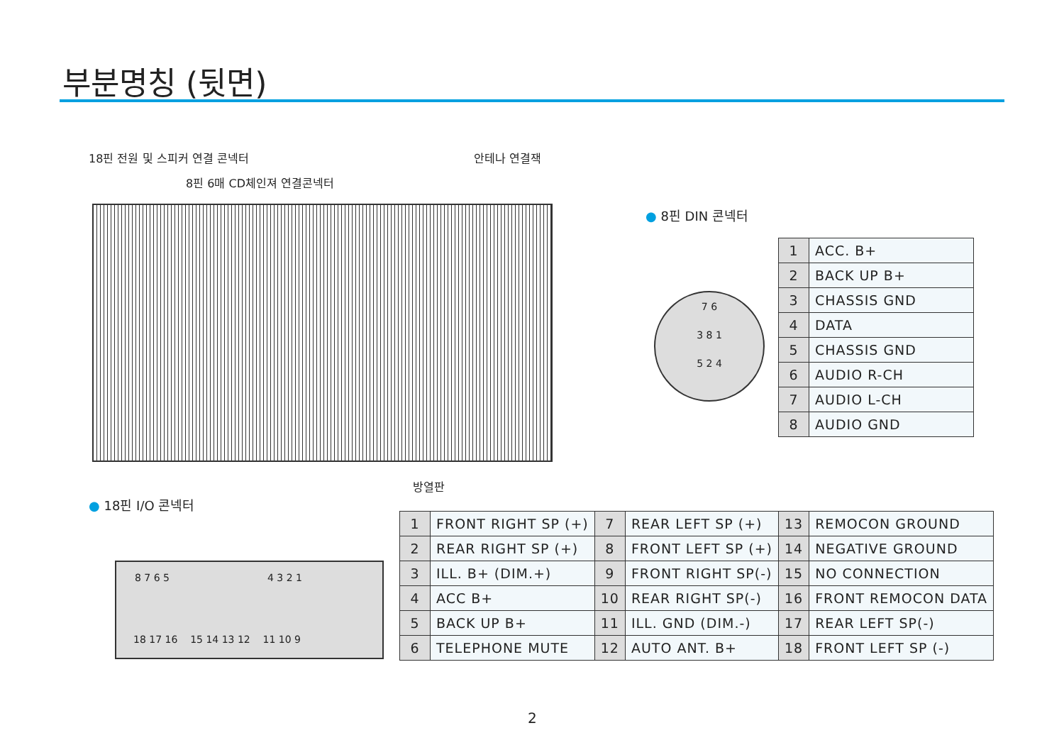부분명칭 (뒷면)
18핀 전원 및 스피커 연결 콘넥터
8핀 6매 CD체인져 연결콘넥터
안테나 연결잭
방열판
● 18핀 I/O 콘넥터
8 7 6 5 4 3 2 1
18 17 16 15 14 13 12 11 10 9
● 8핀 DIN 콘넥터
7 6
3 8 1
5 2 4
| 1 | ACC. B+ |
| 2 | BACK UP B+ |
| 3 | CHASSIS GND |
| 4 | DATA |
| 5 | CHASSIS GND |
| 6 | AUDIO R-CH |
| 7 | AUDIO L-CH |
| 8 | AUDIO GND |
| 1 | FRONT RIGHT SP (+) | 7 | REAR LEFT SP (+) | 13 | REMOCON GROUND |
| 2 | REAR RIGHT SP (+) | 8 | FRONT LEFT SP (+) | 14 | NEGATIVE GROUND |
| 3 | ILL. B+ (DIM.+) | 9 | FRONT RIGHT SP(-) | 15 | NO CONNECTION |
| 4 | ACC B+ | 10 | REAR RIGHT SP(-) | 16 | FRONT REMOCON DATA |
| 5 | BACK UP B+ | 11 | ILL. GND (DIM.-) | 17 | REAR LEFT SP(-) |
| 6 | TELEPHONE MUTE | 12 | AUTO ANT. B+ | 18 | FRONT LEFT SP (-) |
2